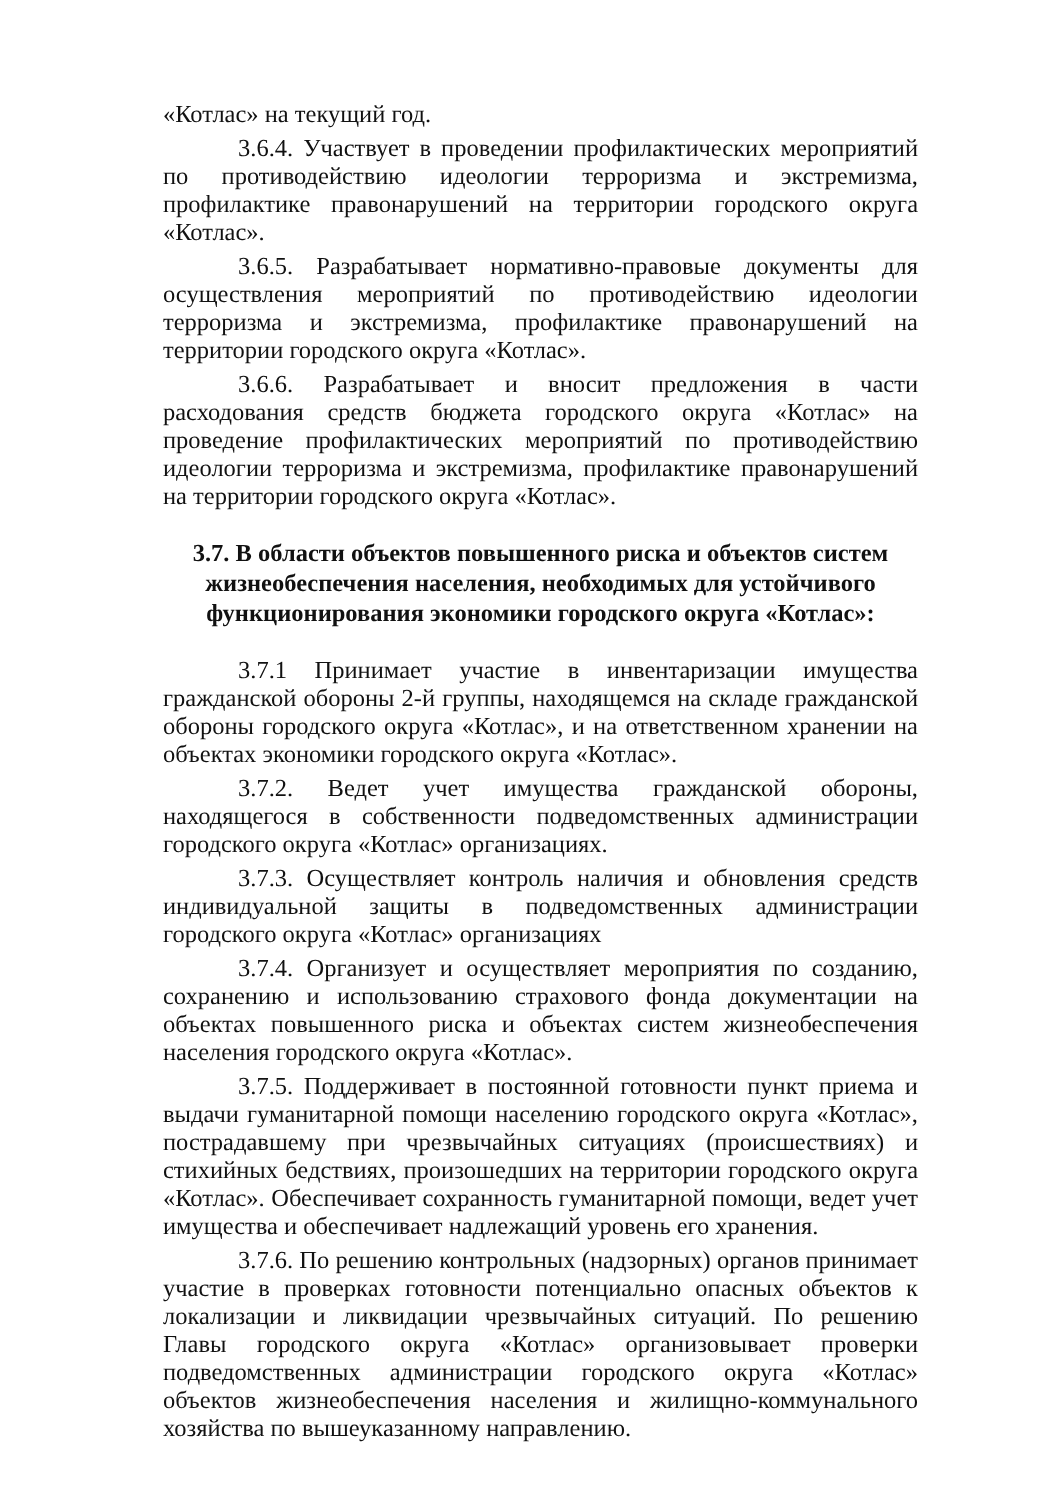«Котлас» на текущий год.
3.6.4. Участвует в проведении профилактических мероприятий по противодействию идеологии терроризма и экстремизма, профилактике правонарушений на территории городского округа «Котлас».
3.6.5. Разрабатывает нормативно-правовые документы для осуществления мероприятий по противодействию идеологии терроризма и экстремизма, профилактике правонарушений на территории городского округа «Котлас».
3.6.6. Разрабатывает и вносит предложения в части расходования средств бюджета городского округа «Котлас» на проведение профилактических мероприятий по противодействию идеологии терроризма и экстремизма, профилактике правонарушений на территории городского округа «Котлас».
3.7. В области объектов повышенного риска и объектов систем жизнеобеспечения населения, необходимых для устойчивого функционирования экономики городского округа «Котлас»:
3.7.1 Принимает участие в инвентаризации имущества гражданской обороны 2-й группы, находящемся на складе гражданской обороны городского округа «Котлас», и на ответственном хранении на объектах экономики городского округа «Котлас».
3.7.2. Ведет учет имущества гражданской обороны, находящегося в собственности подведомственных администрации городского округа «Котлас» организациях.
3.7.3. Осуществляет контроль наличия и обновления средств индивидуальной защиты в подведомственных администрации городского округа «Котлас» организациях
3.7.4. Организует и осуществляет мероприятия по созданию, сохранению и использованию страхового фонда документации на объектах повышенного риска и объектах систем жизнеобеспечения населения городского округа «Котлас».
3.7.5. Поддерживает в постоянной готовности пункт приема и выдачи гуманитарной помощи населению городского округа «Котлас», пострадавшему при чрезвычайных ситуациях (происшествиях) и стихийных бедствиях, произошедших на территории городского округа «Котлас». Обеспечивает сохранность гуманитарной помощи, ведет учет имущества и обеспечивает надлежащий уровень его хранения.
3.7.6. По решению контрольных (надзорных) органов принимает участие в проверках готовности потенциально опасных объектов к локализации и ликвидации чрезвычайных ситуаций. По решению Главы городского округа «Котлас» организовывает проверки подведомственных администрации городского округа «Котлас» объектов жизнеобеспечения населения и жилищно-коммунального хозяйства по вышеуказанному направлению.